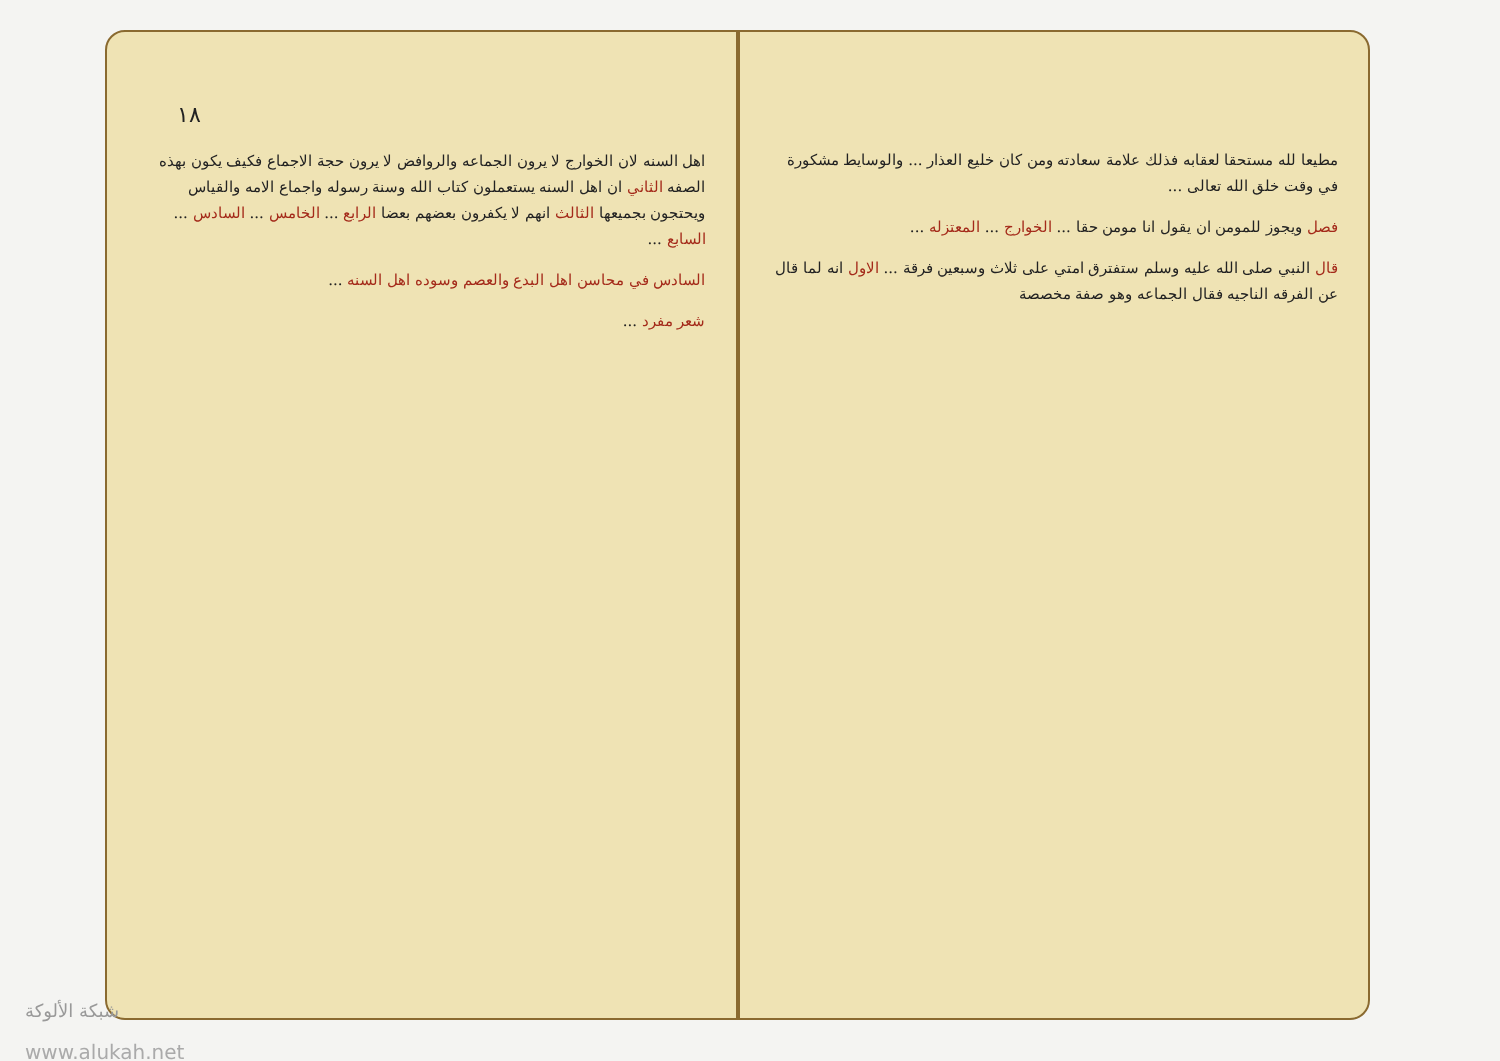١٨
اهل السنه لان الخوارج لا يرون الجماعه والروافض لا يرون حجة الاجماع فكيف يكون بهذه الصفه الثاني ان اهل السنه يستعملون كتاب الله وسنة رسوله واجماع الامه والقياس ويحتجون بجميعها الثالث انهم لا يكفرون بعضهم بعضا الرابع ... الخامس ... السادس ... السابع ...
السادس في محاسن اهل البدع والعصم وسوده اهل السنه ...
شعر مفرد ...
مطيعا لله مستحقا لعقابه فذلك علامة سعادته ومن كان خليع العذار ... والوسايط مشكورة في وقت خلق الله تعالى ...
فصل ويجوز للمومن ان يقول انا مومن حقا ... الخوارج ... المعتزله ...
قال النبي صلى الله عليه وسلم ستفترق امتي على ثلاث وسبعين فرقة ... الاول انه لما قال عن الفرقه الناجيه فقال الجماعه وهو صفة مخصصة
شبكة الألوكة
www.alukah.net